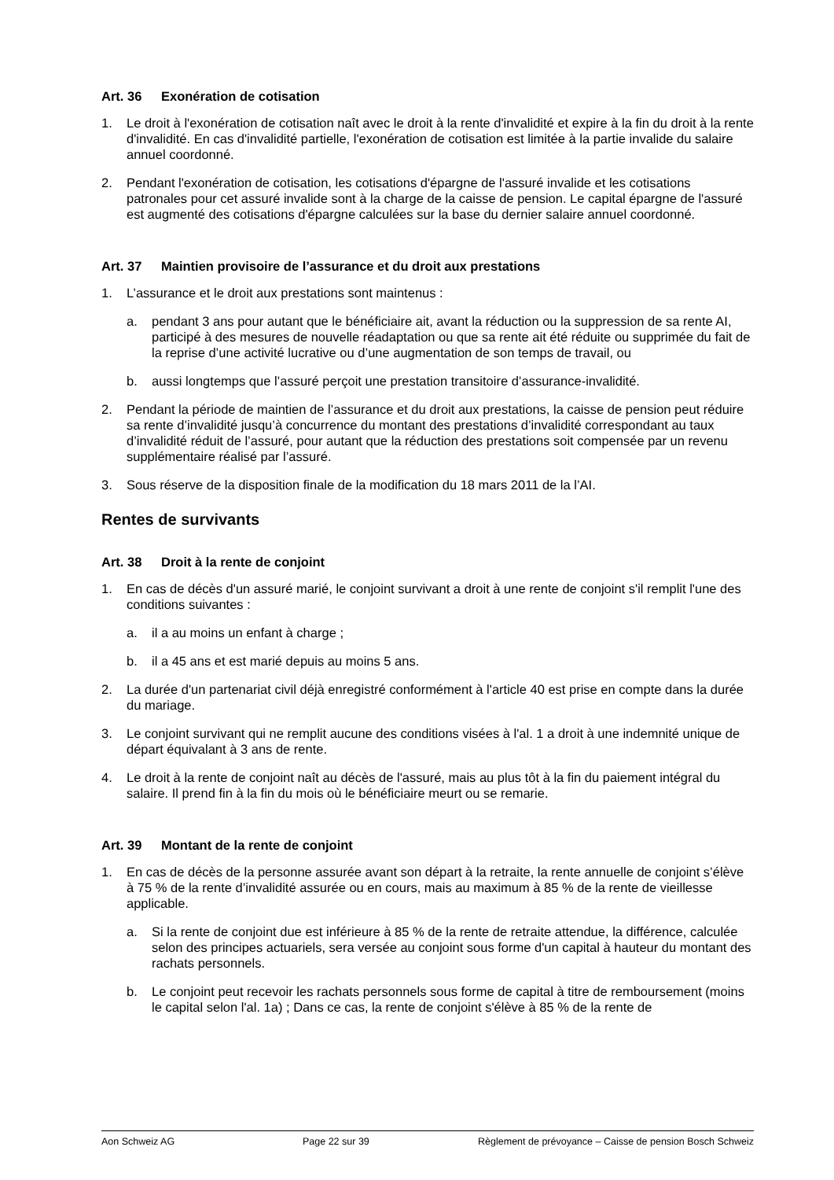Art. 36 Exonération de cotisation
1. Le droit à l'exonération de cotisation naît avec le droit à la rente d'invalidité et expire à la fin du droit à la rente d'invalidité. En cas d'invalidité partielle, l'exonération de cotisation est limitée à la partie invalide du salaire annuel coordonné.
2. Pendant l'exonération de cotisation, les cotisations d'épargne de l'assuré invalide et les cotisations patronales pour cet assuré invalide sont à la charge de la caisse de pension. Le capital épargne de l'assuré est augmenté des cotisations d'épargne calculées sur la base du dernier salaire annuel coordonné.
Art. 37 Maintien provisoire de l’assurance et du droit aux prestations
1. L’assurance et le droit aux prestations sont maintenus :
a. pendant 3 ans pour autant que le bénéficiaire ait, avant la réduction ou la suppression de sa rente AI, participé à des mesures de nouvelle réadaptation ou que sa rente ait été réduite ou supprimée du fait de la reprise d’une activité lucrative ou d’une augmentation de son temps de travail, ou
b. aussi longtemps que l’assuré perçoit une prestation transitoire d’assurance-invalidité.
2. Pendant la période de maintien de l’assurance et du droit aux prestations, la caisse de pension peut réduire sa rente d’invalidité jusqu’à concurrence du montant des prestations d’invalidité correspondant au taux d’invalidité réduit de l’assuré, pour autant que la réduction des prestations soit compensée par un revenu supplémentaire réalisé par l’assuré.
3. Sous réserve de la disposition finale de la modification du 18 mars 2011 de la l’AI.
Rentes de survivants
Art. 38 Droit à la rente de conjoint
1. En cas de décès d'un assuré marié, le conjoint survivant a droit à une rente de conjoint s'il remplit l'une des conditions suivantes :
a. il a au moins un enfant à charge ;
b. il a 45 ans et est marié depuis au moins 5 ans.
2. La durée d'un partenariat civil déjà enregistré conformément à l'article 40 est prise en compte dans la durée du mariage.
3. Le conjoint survivant qui ne remplit aucune des conditions visées à l'al. 1 a droit à une indemnité unique de départ équivalant à 3 ans de rente.
4. Le droit à la rente de conjoint naît au décès de l'assuré, mais au plus tôt à la fin du paiement intégral du salaire. Il prend fin à la fin du mois où le bénéficiaire meurt ou se remarie.
Art. 39 Montant de la rente de conjoint
1. En cas de décès de la personne assurée avant son départ à la retraite, la rente annuelle de conjoint s’élève à 75 % de la rente d’invalidité assurée ou en cours, mais au maximum à 85 % de la rente de vieillesse applicable.
a. Si la rente de conjoint due est inférieure à 85 % de la rente de retraite attendue, la différence, calculée selon des principes actuariels, sera versée au conjoint sous forme d'un capital à hauteur du montant des rachats personnels.
b. Le conjoint peut recevoir les rachats personnels sous forme de capital à titre de remboursement (moins le capital selon l'al. 1a) ; Dans ce cas, la rente de conjoint s'élève à 85 % de la rente de
Aon Schweiz AG Page 22 sur 39 Règlement de prévoyance – Caisse de pension Bosch Schweiz